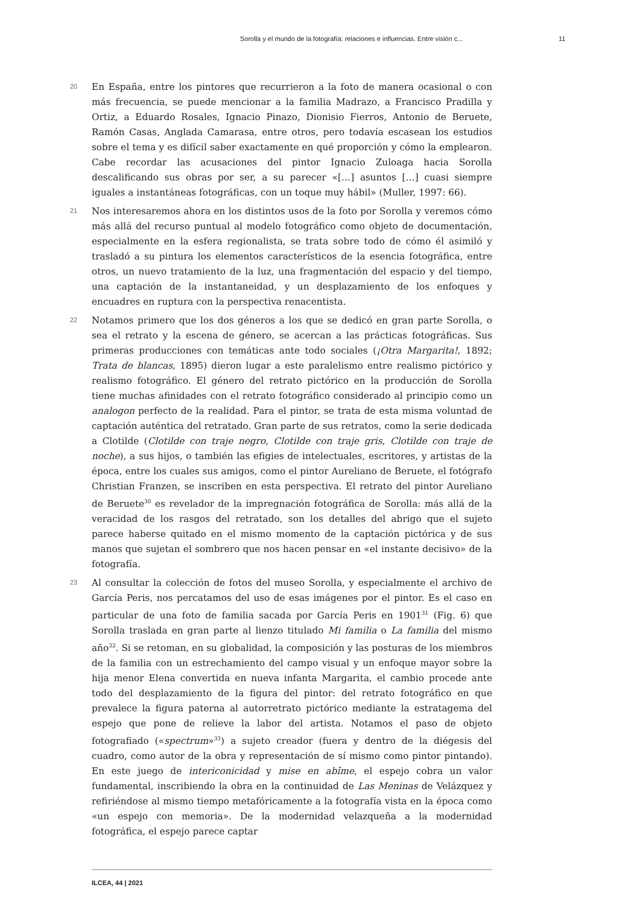Sorolla y el mundo de la fotografía: relaciones e influencias. Entre visión c... 11
20
En España, entre los pintores que recurrieron a la foto de manera ocasional o con más frecuencia, se puede mencionar a la familia Madrazo, a Francisco Pradilla y Ortiz, a Eduardo Rosales, Ignacio Pinazo, Dionisio Fierros, Antonio de Beruete, Ramón Casas, Anglada Camarasa, entre otros, pero todavía escasean los estudios sobre el tema y es difícil saber exactamente en qué proporción y cómo la emplearon. Cabe recordar las acusaciones del pintor Ignacio Zuloaga hacia Sorolla descalificando sus obras por ser, a su parecer «[…] asuntos […] cuasi siempre iguales a instantáneas fotográficas, con un toque muy hábil» (Muller, 1997: 66).
21
Nos interesaremos ahora en los distintos usos de la foto por Sorolla y veremos cómo más allá del recurso puntual al modelo fotográfico como objeto de documentación, especialmente en la esfera regionalista, se trata sobre todo de cómo él asimiló y trasladó a su pintura los elementos característicos de la esencia fotográfica, entre otros, un nuevo tratamiento de la luz, una fragmentación del espacio y del tiempo, una captación de la instantaneidad, y un desplazamiento de los enfoques y encuadres en ruptura con la perspectiva renacentista.
22
Notamos primero que los dos géneros a los que se dedicó en gran parte Sorolla, o sea el retrato y la escena de género, se acercan a las prácticas fotográficas. Sus primeras producciones con temáticas ante todo sociales (¡Otra Margarita!, 1892; Trata de blancas, 1895) dieron lugar a este paralelismo entre realismo pictórico y realismo fotográfico. El género del retrato pictórico en la producción de Sorolla tiene muchas afinidades con el retrato fotográfico considerado al principio como un analogon perfecto de la realidad. Para el pintor, se trata de esta misma voluntad de captación auténtica del retratado. Gran parte de sus retratos, como la serie dedicada a Clotilde (Clotilde con traje negro, Clotilde con traje gris, Clotilde con traje de noche), a sus hijos, o también las efigies de intelectuales, escritores, y artistas de la época, entre los cuales sus amigos, como el pintor Aureliano de Beruete, el fotógrafo Christian Franzen, se inscriben en esta perspectiva. El retrato del pintor Aureliano de Beruete<sup>30</sup> es revelador de la impregnación fotográfica de Sorolla: más allá de la veracidad de los rasgos del retratado, son los detalles del abrigo que el sujeto parece haberse quitado en el mismo momento de la captación pictórica y de sus manos que sujetan el sombrero que nos hacen pensar en «el instante decisivo» de la fotografía.
23
Al consultar la colección de fotos del museo Sorolla, y especialmente el archivo de García Peris, nos percatamos del uso de esas imágenes por el pintor. Es el caso en particular de una foto de familia sacada por García Peris en 1901<sup>31</sup> (Fig. 6) que Sorolla traslada en gran parte al lienzo titulado Mi familia o La familia del mismo año<sup>32</sup>. Si se retoman, en su globalidad, la composición y las posturas de los miembros de la familia con un estrechamiento del campo visual y un enfoque mayor sobre la hija menor Elena convertida en nueva infanta Margarita, el cambio procede ante todo del desplazamiento de la figura del pintor: del retrato fotográfico en que prevalece la figura paterna al autorretrato pictórico mediante la estratagema del espejo que pone de relieve la labor del artista. Notamos el paso de objeto fotografiado («spectrum»<sup>33</sup>) a sujeto creador (fuera y dentro de la diégesis del cuadro, como autor de la obra y representación de sí mismo como pintor pintando). En este juego de intericonicidad y mise en abîme, el espejo cobra un valor fundamental, inscribiendo la obra en la continuidad de Las Meninas de Velázquez y refiriéndose al mismo tiempo metafóricamente a la fotografía vista en la época como «un espejo con memoria». De la modernidad velazqueña a la modernidad fotográfica, el espejo parece captar
ILCEA, 44 | 2021